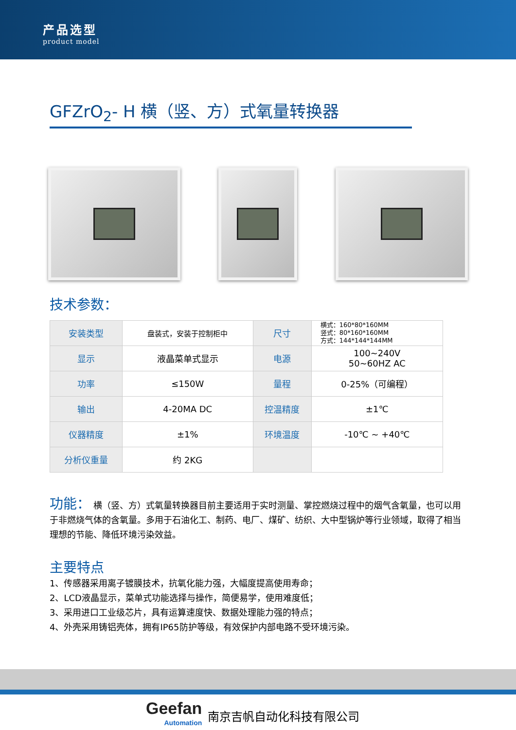产品选型
product model
GFZrO<sub>2</sub>- H 横（竖、方）式氧量转换器
技术参数：
| 安装类型 | 盘装式，安装于控制柜中 | 尺寸 | 横式：160*80*160MM 竖式：80*160*160MM 方式：144*144*144MM |
| 显示 | 液晶菜单式显示 | 电源 | 100~240V 50~60HZ AC |
| 功率 | ≤150W | 量程 | 0-25%（可编程） |
| 输出 | 4-20MA DC | 控温精度 | ±1℃ |
| 仪器精度 | ±1% | 环境温度 | -10℃ ~ +40℃ |
| 分析仪重量 | 约 2KG | | |
功能： 横（竖、方）式氧量转换器目前主要适用于实时测量、掌控燃烧过程中的烟气含氧量，也可以用于非燃烧气体的含氧量。多用于石油化工、制药、电厂、煤矿、纺织、大中型锅炉等行业领域，取得了相当理想的节能、降低环境污染效益。
主要特点
1、传感器采用离子镀膜技术，抗氧化能力强，大幅度提高使用寿命；
2、LCD液晶显示，菜单式功能选择与操作，简便易学，使用难度低；
3、采用进口工业级芯片，具有运算速度快、数据处理能力强的特点；
4、外壳采用铸铝壳体，拥有IP65防护等级，有效保护内部电路不受环境污染。
Geefan
Automation
南京吉帆自动化科技有限公司